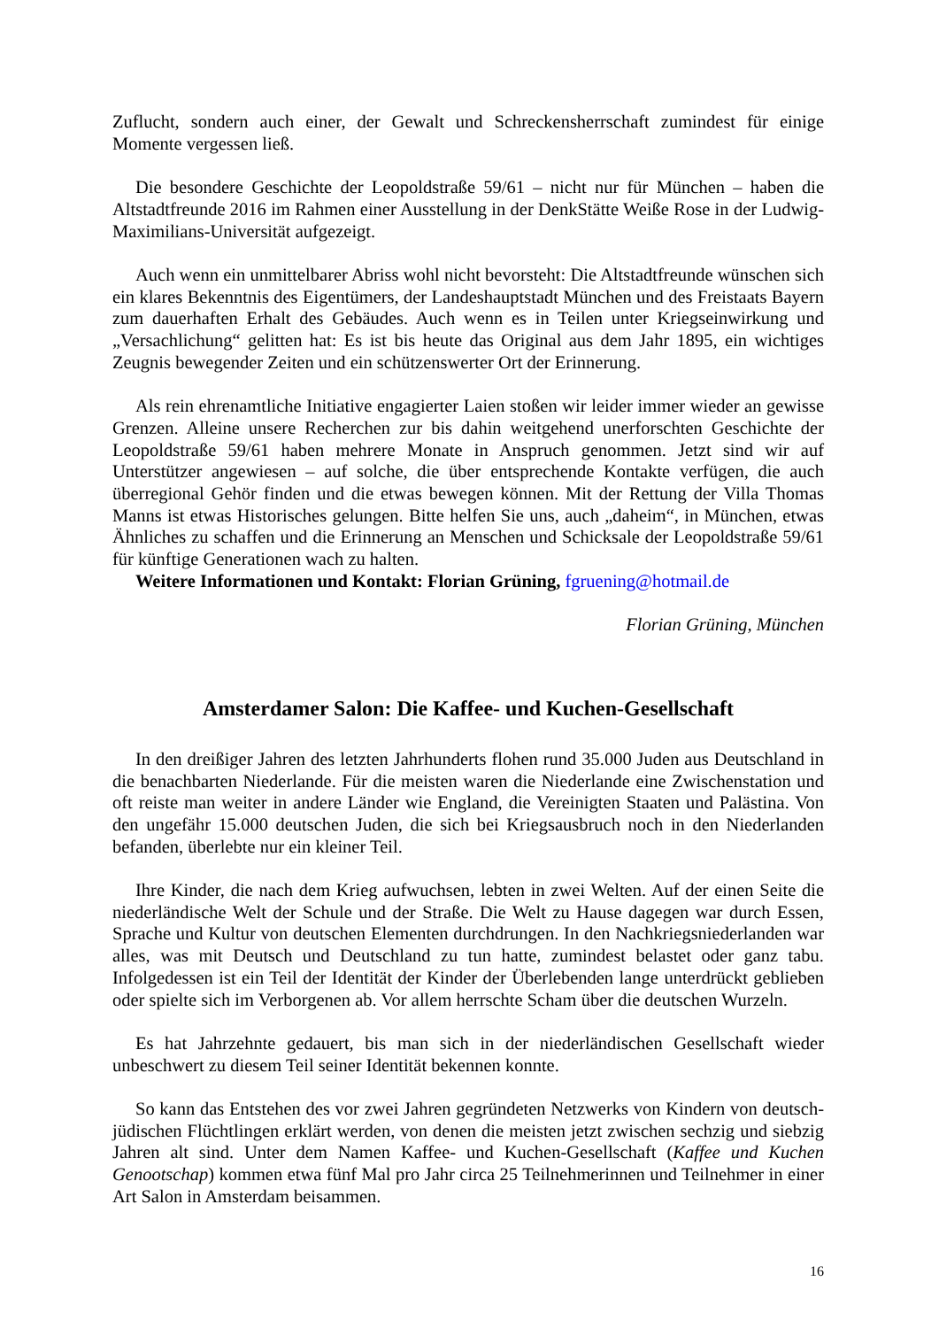Zuflucht, sondern auch einer, der Gewalt und Schreckensherrschaft zumindest für einige Momente vergessen ließ.
Die besondere Geschichte der Leopoldstraße 59/61 – nicht nur für München – haben die Altstadtfreunde 2016 im Rahmen einer Ausstellung in der DenkStätte Weiße Rose in der Ludwig-Maximilians-Universität aufgezeigt.
Auch wenn ein unmittelbarer Abriss wohl nicht bevorsteht: Die Altstadtfreunde wünschen sich ein klares Bekenntnis des Eigentümers, der Landeshauptstadt München und des Freistaats Bayern zum dauerhaften Erhalt des Gebäudes. Auch wenn es in Teilen unter Kriegseinwirkung und „Versachlichung“ gelitten hat: Es ist bis heute das Original aus dem Jahr 1895, ein wichtiges Zeugnis bewegender Zeiten und ein schützenswerter Ort der Erinnerung.
Als rein ehrenamtliche Initiative engagierter Laien stoßen wir leider immer wieder an gewisse Grenzen. Alleine unsere Recherchen zur bis dahin weitgehend unerforschten Geschichte der Leopoldstraße 59/61 haben mehrere Monate in Anspruch genommen. Jetzt sind wir auf Unterstützer angewiesen – auf solche, die über entsprechende Kontakte verfügen, die auch überregional Gehör finden und die etwas bewegen können. Mit der Rettung der Villa Thomas Manns ist etwas Historisches gelungen. Bitte helfen Sie uns, auch „daheim“, in München, etwas Ähnliches zu schaffen und die Erinnerung an Menschen und Schicksale der Leopoldstraße 59/61 für künftige Generationen wach zu halten.
Weitere Informationen und Kontakt: Florian Grüning, fgruening@hotmail.de
Florian Grüning, München
Amsterdamer Salon: Die Kaffee- und Kuchen-Gesellschaft
In den dreißiger Jahren des letzten Jahrhunderts flohen rund 35.000 Juden aus Deutschland in die benachbarten Niederlande. Für die meisten waren die Niederlande eine Zwischenstation und oft reiste man weiter in andere Länder wie England, die Vereinigten Staaten und Palästina. Von den ungefähr 15.000 deutschen Juden, die sich bei Kriegsausbruch noch in den Niederlanden befanden, überlebte nur ein kleiner Teil.
Ihre Kinder, die nach dem Krieg aufwuchsen, lebten in zwei Welten. Auf der einen Seite die niederländische Welt der Schule und der Straße. Die Welt zu Hause dagegen war durch Essen, Sprache und Kultur von deutschen Elementen durchdrungen. In den Nachkriegsniederlanden war alles, was mit Deutsch und Deutschland zu tun hatte, zumindest belastet oder ganz tabu. Infolgedessen ist ein Teil der Identität der Kinder der Überlebenden lange unterdrückt geblieben oder spielte sich im Verborgenen ab. Vor allem herrschte Scham über die deutschen Wurzeln.
Es hat Jahrzehnte gedauert, bis man sich in der niederländischen Gesellschaft wieder unbeschwert zu diesem Teil seiner Identität bekennen konnte.
So kann das Entstehen des vor zwei Jahren gegründeten Netzwerks von Kindern von deutsch-jüdischen Flüchtlingen erklärt werden, von denen die meisten jetzt zwischen sechzig und siebzig Jahren alt sind. Unter dem Namen Kaffee- und Kuchen-Gesellschaft (Kaffee und Kuchen Genootschap) kommen etwa fünf Mal pro Jahr circa 25 Teilnehmerinnen und Teilnehmer in einer Art Salon in Amsterdam beisammen.
16